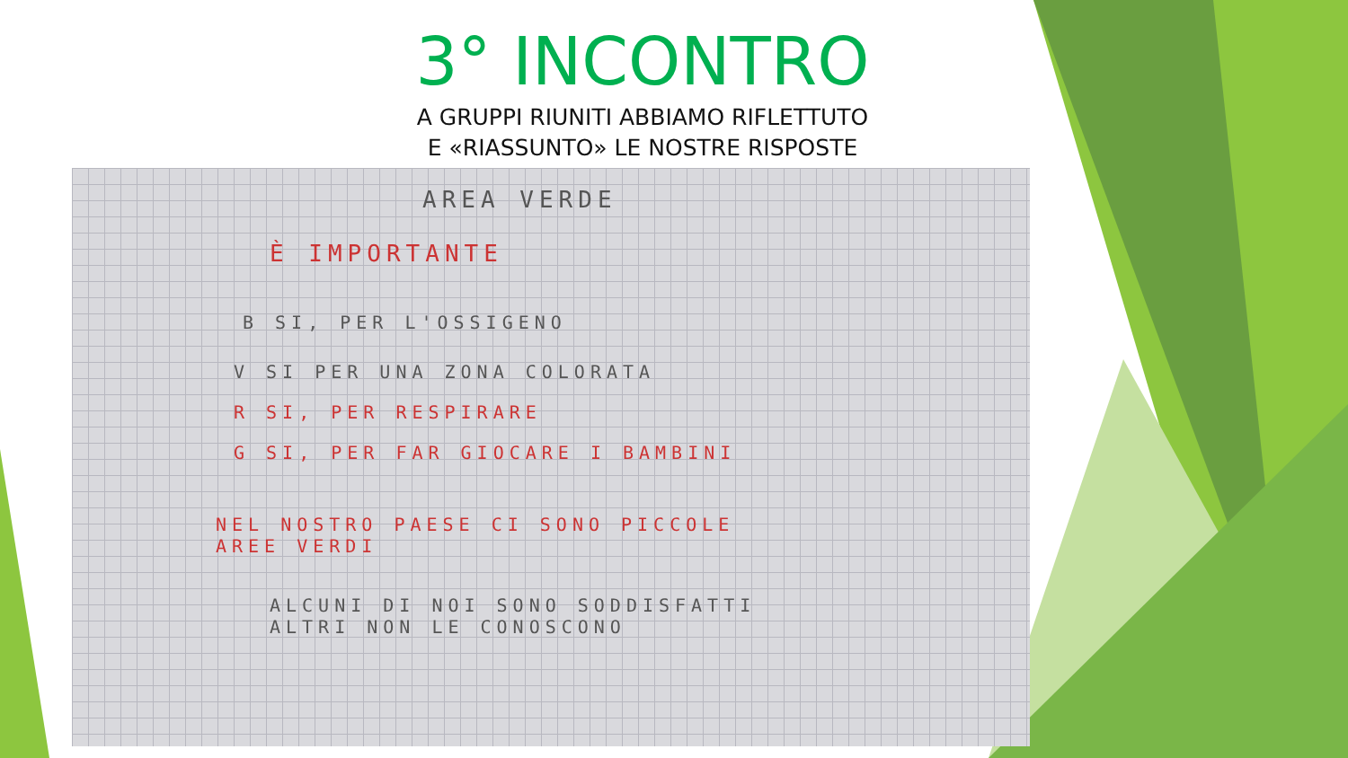3° INCONTRO
A GRUPPI RIUNITI ABBIAMO RIFLETTUTO
E «RIASSUNTO» LE NOSTRE RISPOSTE
AREA VERDE
È IMPORTANTE
B SI, PER L'OSSIGENO
V SI PER UNA ZONA COLORATA
R SI, PER RESPIRARE
G SI, PER FAR GIOCARE I BAMBINI
NEL NOSTRO PAESE CI SONO PICCOLE
AREE VERDI
ALCUNI DI NOI SONO SODDISFATTI
ALTRI NON LE CONOSCONO